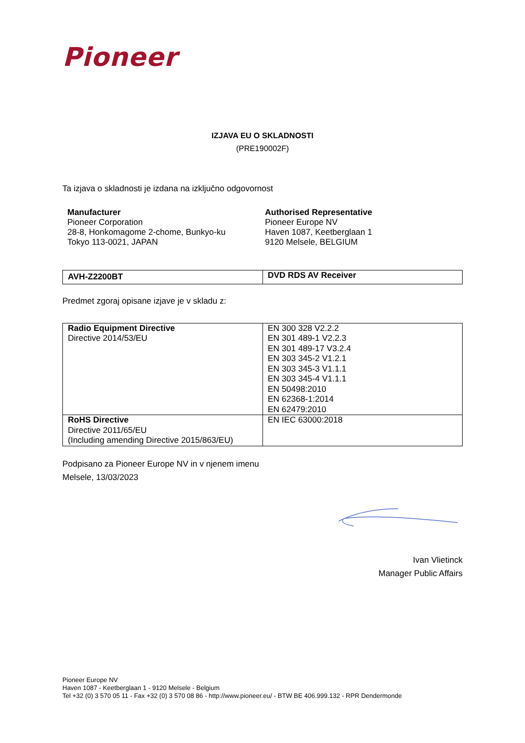Pioneer
IZJAVA EU O SKLADNOSTI
(PRE190002F)
Ta izjava o skladnosti je izdana na izključno odgovornost
Manufacturer
Pioneer Corporation
28-8, Honkomagome 2-chome, Bunkyo-ku
Tokyo 113-0021, JAPAN
Authorised Representative
Pioneer Europe NV
Haven 1087, Keetberglaan 1
9120 Melsele, BELGIUM
| AVH-Z2200BT | DVD RDS AV Receiver |
Predmet zgoraj opisane izjave je v skladu z:
| Radio Equipment Directive Directive 2014/53/EU | EN 300 328 V2.2.2 EN 301 489-1 V2.2.3 EN 301 489-17 V3.2.4 EN 303 345-2 V1.2.1 EN 303 345-3 V1.1.1 EN 303 345-4 V1.1.1 EN 50498:2010 EN 62368-1:2014 EN 62479:2010 |
| RoHS Directive Directive 2011/65/EU (Including amending Directive 2015/863/EU) | EN IEC 63000:2018 |
Podpisano za Pioneer Europe NV in v njenem imenu
Melsele, 13/03/2023
Ivan Vlietinck
Manager Public Affairs
Pioneer Europe NV
Haven 1087 - Keetberglaan 1 - 9120 Melsele - Belgium
Tel +32 (0) 3 570 05 11 - Fax +32 (0) 3 570 08 86 - http://www.pioneer.eu/ - BTW BE 406.999.132 - RPR Dendermonde